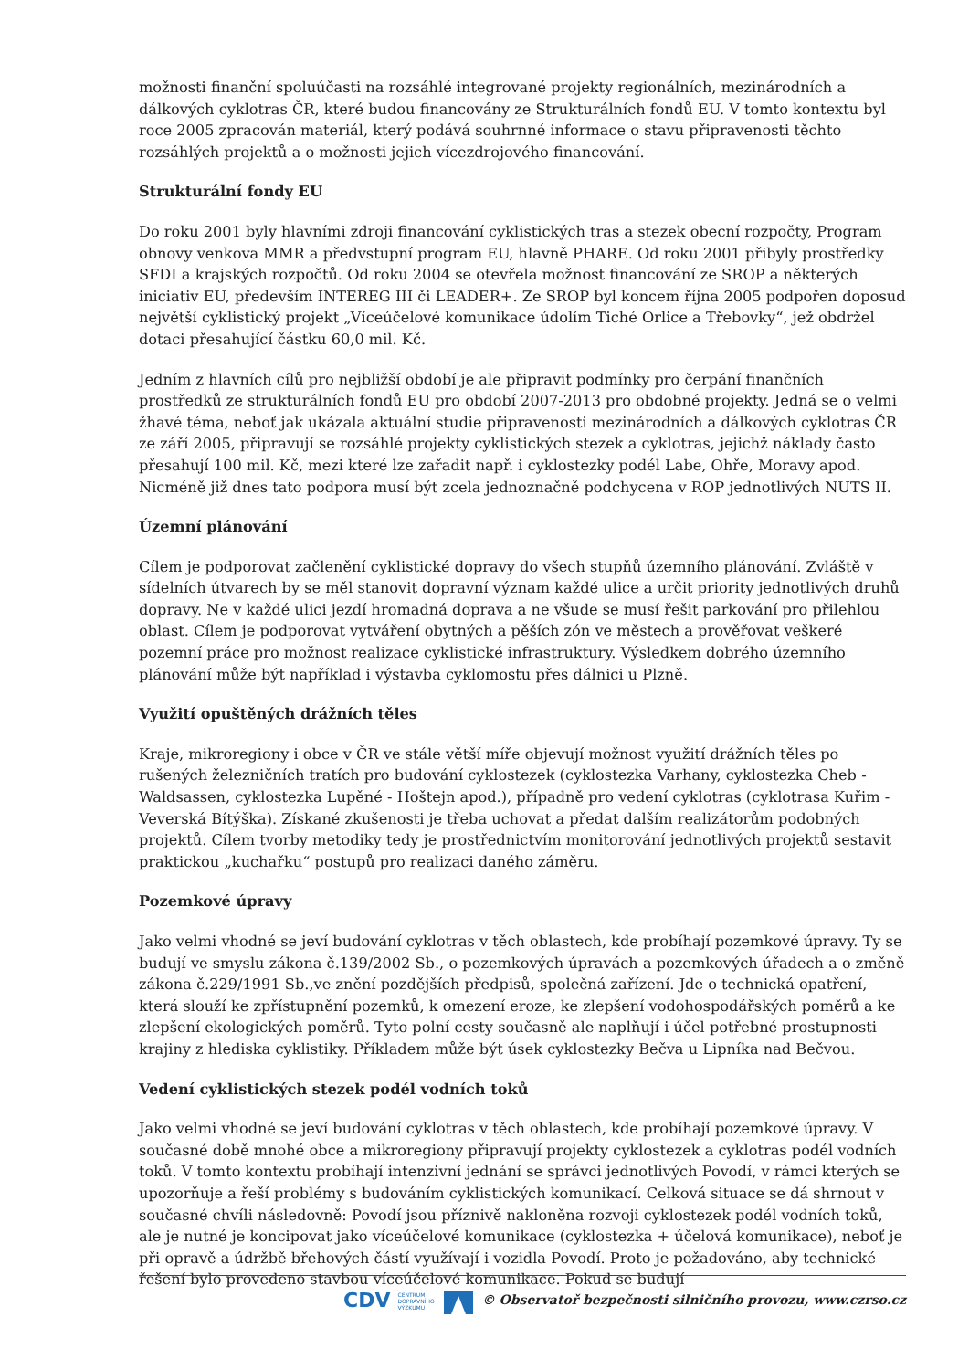možnosti finanční spoluúčasti na rozsáhlé integrované projekty regionálních, mezinárodních a dálkových cyklotras ČR, které budou financovány ze Strukturálních fondů EU. V tomto kontextu byl roce 2005 zpracován materiál, který podává souhrnné informace o stavu připravenosti těchto rozsáhlých projektů a o možnosti jejich vícezdrojového financování.
Strukturální fondy EU
Do roku 2001 byly hlavními zdroji financování cyklistických tras a stezek obecní rozpočty, Program obnovy venkova MMR a předvstupní program EU, hlavně PHARE. Od roku 2001 přibyly prostředky SFDI a krajských rozpočtů. Od roku 2004 se otevřela možnost financování ze SROP a některých iniciativ EU, především INTEREG III či LEADER+. Ze SROP byl koncem října 2005 podpořen doposud největší cyklistický projekt „Víceúčelové komunikace údolím Tiché Orlice a Třebovky“, jež obdržel dotaci přesahující částku 60,0 mil. Kč.
Jedním z hlavních cílů pro nejbližší období je ale připravit podmínky pro čerpání finančních prostředků ze strukturálních fondů EU pro období 2007-2013 pro obdobné projekty. Jedná se o velmi žhavé téma, neboť jak ukázala aktuální studie připravenosti mezinárodních a dálkových cyklotras ČR ze září 2005, připravují se rozsáhlé projekty cyklistických stezek a cyklotras, jejichž náklady často přesahují 100 mil. Kč, mezi které lze zařadit např. i cyklostezky podél Labe, Ohře, Moravy apod. Nicméně již dnes tato podpora musí být zcela jednoznačně podchycena v ROP jednotlivých NUTS II.
Územní plánování
Cílem je podporovat začlenění cyklistické dopravy do všech stupňů územního plánování. Zvláště v sídelních útvarech by se měl stanovit dopravní význam každé ulice a určit priority jednotlivých druhů dopravy. Ne v každé ulici jezdí hromadná doprava a ne všude se musí řešit parkování pro přilehlou oblast. Cílem je podporovat vytváření obytných a pěších zón ve městech a prověřovat veškeré pozemní práce pro možnost realizace cyklistické infrastruktury. Výsledkem dobrého územního plánování může být například i výstavba cyklomostu přes dálnici u Plzně.
Využití opuštěných drážních těles
Kraje, mikroregiony i obce v ČR ve stále větší míře objevují možnost využití drážních těles po rušených železničních tratích pro budování cyklostezek (cyklostezka Varhany, cyklostezka Cheb - Waldsassen, cyklostezka Lupěné - Hoštejn apod.), případně pro vedení cyklotras (cyklotrasa Kuřim - Veverská Bítýška). Získané zkušenosti je třeba uchovat a předat dalším realizátorům podobných projektů. Cílem tvorby metodiky tedy je prostřednictvím monitorování jednotlivých projektů sestavit praktickou „kuchařku“ postupů pro realizaci daného záměru.
Pozemkové úpravy
Jako velmi vhodné se jeví budování cyklotras v těch oblastech, kde probíhají pozemkové úpravy. Ty se budují ve smyslu zákona č.139/2002 Sb., o pozemkových úpravách a pozemkových úřadech a o změně zákona č.229/1991 Sb.,ve znění pozdějších předpisů, společná zařízení. Jde o technická opatření, která slouží ke zpřístupnění pozemků, k omezení eroze, ke zlepšení vodohospodářských poměrů a ke zlepšení ekologických poměrů. Tyto polní cesty současně ale naplňují i účel potřebné prostupnosti krajiny z hlediska cyklistiky. Příkladem může být úsek cyklostezky Bečva u Lipníka nad Bečvou.
Vedení cyklistických stezek podél vodních toků
Jako velmi vhodné se jeví budování cyklotras v těch oblastech, kde probíhají pozemkové úpravy. V současné době mnohé obce a mikroregiony připravují projekty cyklostezek a cyklotras podél vodních toků. V tomto kontextu probíhají intenzivní jednání se správci jednotlivých Povodí, v rámci kterých se upozorňuje a řeší problémy s budováním cyklistických komunikací. Celková situace se dá shrnout v současné chvíli následovně: Povodí jsou příznivě nakloněna rozvoji cyklostezek podél vodních toků, ale je nutné je koncipovat jako víceúčelové komunikace (cyklostezka + účelová komunikace), neboť je při opravě a údržbě břehových částí využívají i vozidla Povodí. Proto je požadováno, aby technické řešení bylo provedeno stavbou víceúčelové komunikace. Pokud se budují
CDV CENTRUM
DOPRAVNÍHO
VÝZKUMU © Observatoř bezpečnosti silničního provozu, www.czrso.cz